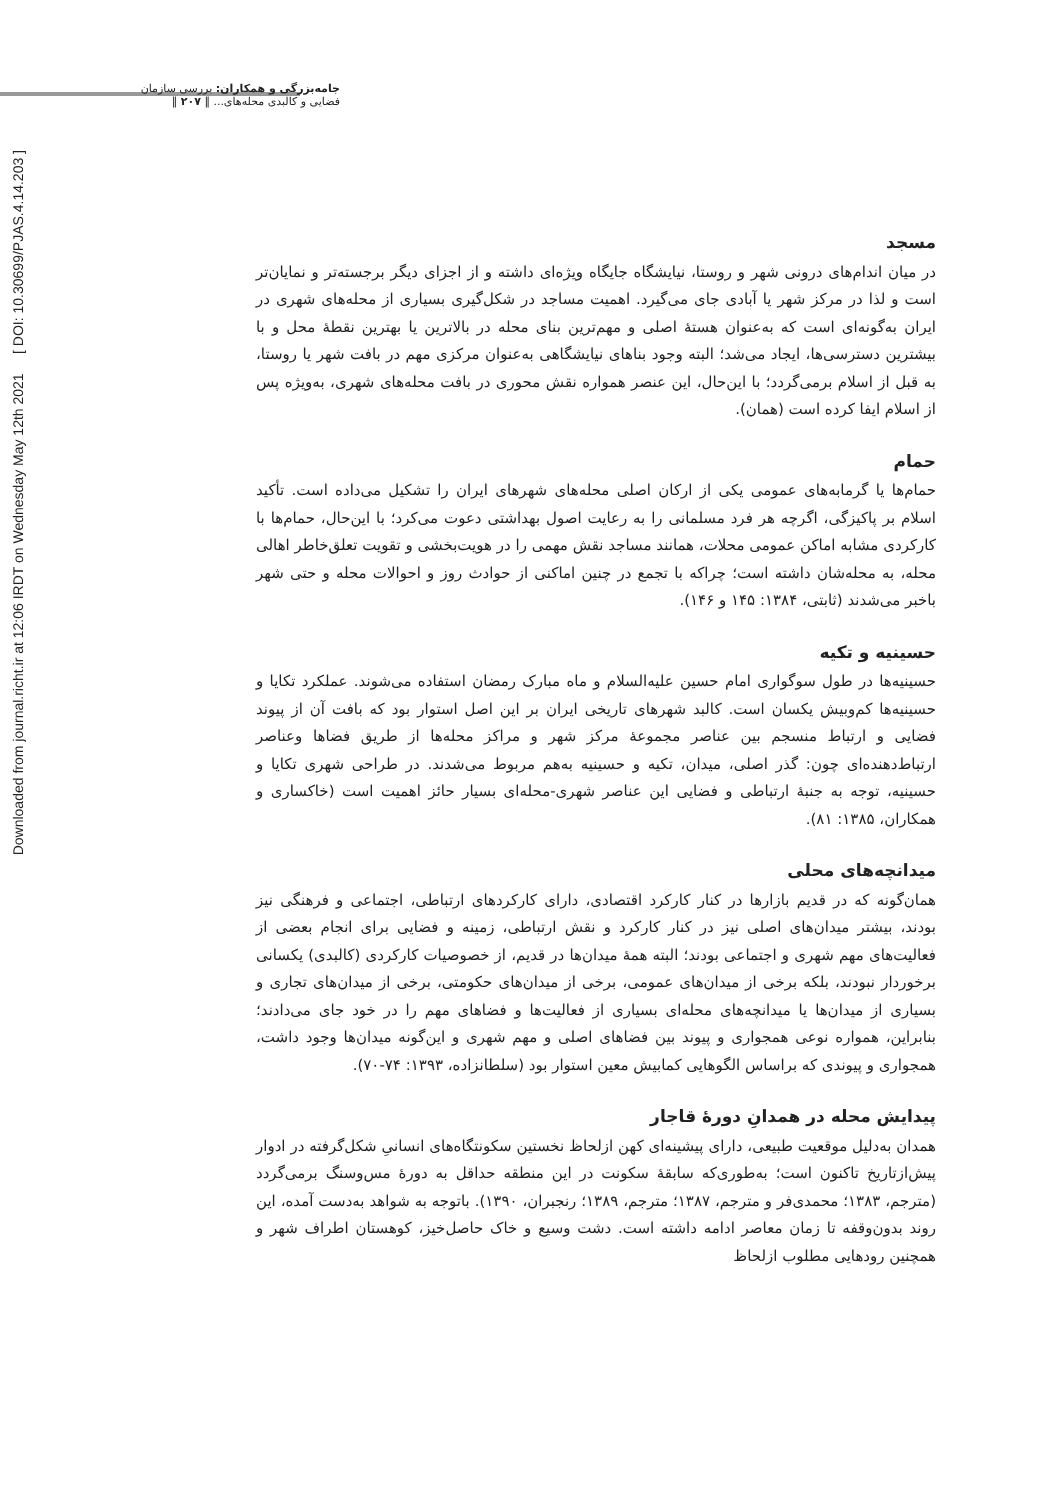جامه‌بزرگی و همکاران: بررسی سازمان فضایی و کالبدی محله‌های... ‖ ۲۰۷ ‖
Downloaded from journal.richt.ir at 12:06 IRDT on Wednesday May 12th 2021 [ DOI: 10.30699/PJAS.4.14.203 ]
مسجد
در میان اندام‌های درونی شهر و روستا، نیایشگاه جایگاه ویژه‌ای داشته و از اجزای دیگر برجسته‌تر و نمایان‌تر است و لذا در مرکز شهر یا آبادی جای می‌گیرد. اهمیت مساجد در شکل‌گیری بسیاری از محله‌های شهری در ایران به‌گونه‌ای است که به‌عنوان هستهٔ اصلی و مهم‌ترین بنای محله در بالاترین یا بهترین نقطهٔ محل و با بیشترین دسترسی‌ها، ایجاد می‌شد؛ البته وجود بناهای نیایشگاهی به‌عنوان مرکزی مهم در بافت شهر یا روستا، به قبل از اسلام برمی‌گردد؛ با این‌حال، این عنصر همواره نقش محوری در بافت محله‌های شهری، به‌ویژه پس از اسلام ایفا کرده است (همان).
حمام
حمام‌ها یا گرمابه‌های عمومی یکی از ارکان اصلی محله‌های شهرهای ایران را تشکیل می‌داده است. تأکید اسلام بر پاکیزگی، اگرچه هر فرد مسلمانی را به رعایت اصول بهداشتی دعوت می‌کرد؛ با این‌حال، حمام‌ها با کارکردی مشابه اماکن عمومی محلات، همانند مساجد نقش مهمی را در هویت‌بخشی و تقویت تعلق‌خاطر اهالی محله، به محله‌شان داشته است؛ چراکه با تجمع در چنین اماکنی از حوادث روز و احوالات محله و حتی شهر باخبر می‌شدند (ثابتی، ۱۳۸۴: ۱۴۵ و ۱۴۶).
حسینیه و تکیه
حسینیه‌ها در طول سوگواری امام حسین علیه‌السلام و ماه مبارک رمضان استفاده می‌شوند. عملکرد تکایا و حسینیه‌ها کم‌وبیش یکسان است. کالبد شهرهای تاریخی ایران بر این اصل استوار بود که بافت آن از پیوند فضایی و ارتباط منسجم بین عناصر مجموعهٔ مرکز شهر و مراکز محله‌ها از طریق فضاها وعناصر ارتباط‌دهنده‌ای چون: گذر اصلی، میدان، تکیه و حسینیه به‌هم مربوط می‌شدند. در طراحی شهری تکایا و حسینیه، توجه به جنبهٔ ارتباطی و فضایی این عناصر شهری-محله‌ای بسیار حائز اهمیت است (خاکساری و همکاران، ۱۳۸۵: ۸۱).
میدانچه‌های محلی
همان‌گونه که در قدیم بازارها در کنار کارکرد اقتصادی، دارای کارکردهای ارتباطی، اجتماعی و فرهنگی نیز بودند، بیشتر میدان‌های اصلی نیز در کنار کارکرد و نقش ارتباطی، زمینه و فضایی برای انجام بعضی از فعالیت‌های مهم شهری و اجتماعی بودند؛ البته همهٔ میدان‌ها در قدیم، از خصوصیات کارکردی (کالبدی) یکسانی برخوردار نبودند، بلکه برخی از میدان‌های عمومی، برخی از میدان‌های حکومتی، برخی از میدان‌های تجاری و بسیاری از میدان‌ها یا میدانچه‌های محله‌ای بسیاری از فعالیت‌ها و فضاهای مهم را در خود جای می‌دادند؛ بنابراین، همواره نوعی همجواری و پیوند بین فضاهای اصلی و مهم شهری و این‌گونه میدان‌ها وجود داشت، همجواری و پیوندی که براساس الگوهایی کمابیش معین استوار بود (سلطانزاده، ۱۳۹۳: ۷۴-۷۰).
پیدایش محله در همدانِ دورهٔ قاجار
همدان به‌دلیل موقعیت طبیعی، دارای پیشینه‌ای کهن ازلحاظ نخستین سکونتگاه‌های انسانیِ شکل‌گرفته در ادوار پیش‌ازتاریخ تاکنون است؛ به‌طوری‌که سابقهٔ سکونت در این منطقه حداقل به دورهٔ مس‌وسنگ برمی‌گردد (مترجم، ۱۳۸۳؛ محمدی‌فر و مترجم، ۱۳۸۷؛ مترجم، ۱۳۸۹؛ رنجبران، ۱۳۹۰). باتوجه به شواهد به‌دست آمده، این روند بدون‌وقفه تا زمان معاصر ادامه داشته است. دشت وسیع و خاک حاصل‌خیز، کوهستان اطراف شهر و همچنین رودهایی مطلوب ازلحاظ